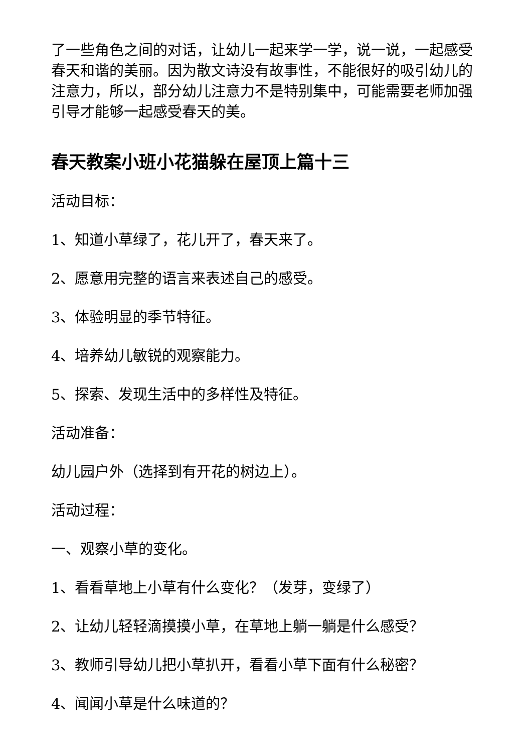了一些角色之间的对话，让幼儿一起来学一学，说一说，一起感受春天和谐的美丽。因为散文诗没有故事性，不能很好的吸引幼儿的注意力，所以，部分幼儿注意力不是特别集中，可能需要老师加强引导才能够一起感受春天的美。
春天教案小班小花猫躲在屋顶上篇十三
活动目标：
1、知道小草绿了，花儿开了，春天来了。
2、愿意用完整的语言来表述自己的感受。
3、体验明显的季节特征。
4、培养幼儿敏锐的观察能力。
5、探索、发现生活中的多样性及特征。
活动准备：
幼儿园户外（选择到有开花的树边上）。
活动过程：
一、观察小草的变化。
1、看看草地上小草有什么变化？（发芽，变绿了）
2、让幼儿轻轻滴摸摸小草，在草地上躺一躺是什么感受？
3、教师引导幼儿把小草扒开，看看小草下面有什么秘密？
4、闻闻小草是什么味道的？